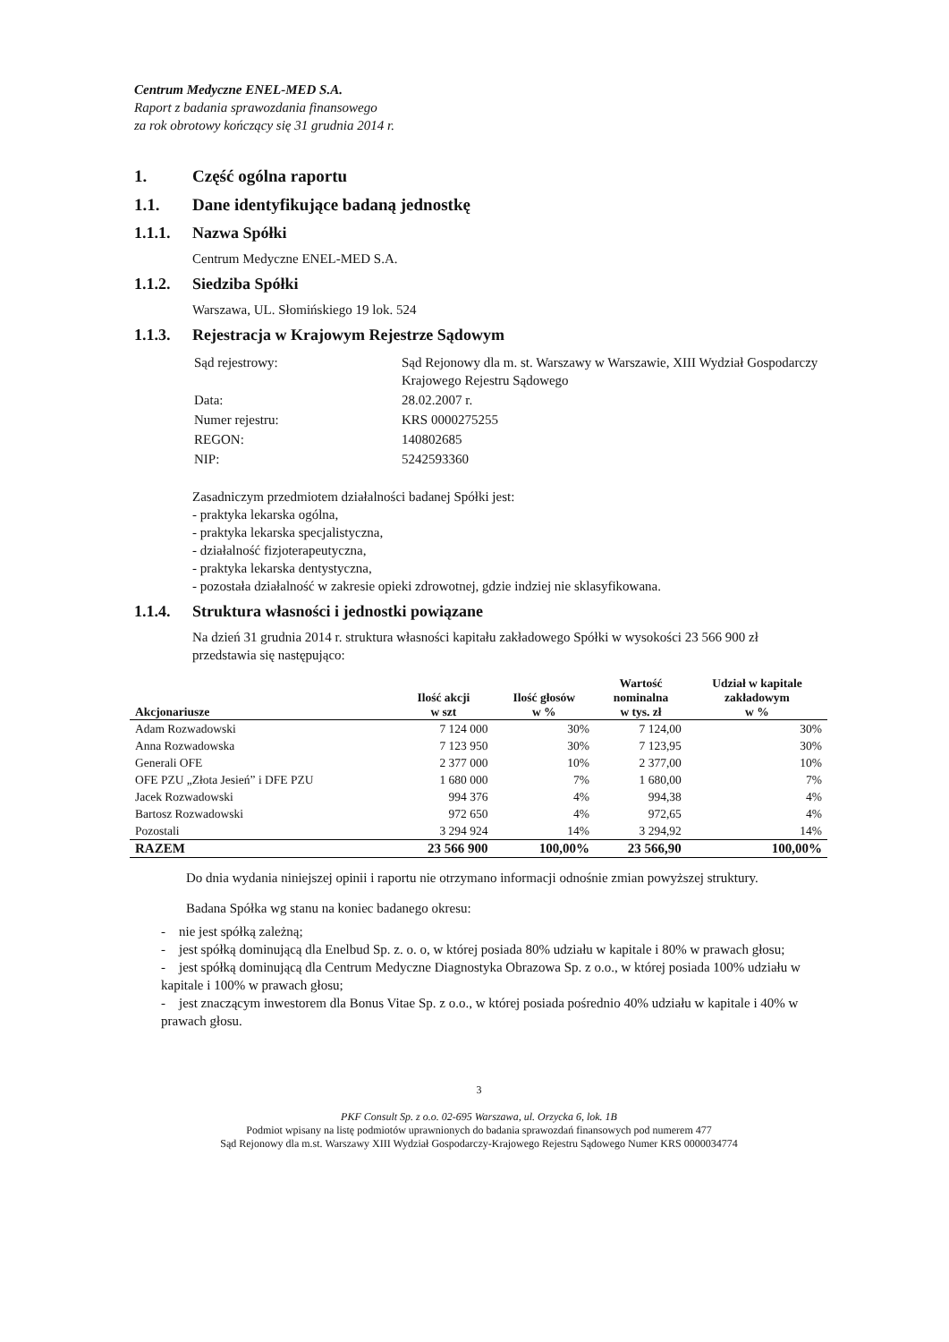Centrum Medyczne ENEL-MED S.A.
Raport z badania sprawozdania finansowego
za rok obrotowy kończący się 31 grudnia 2014 r.
1. Część ogólna raportu
1.1. Dane identyfikujące badaną jednostkę
1.1.1. Nazwa Spółki
Centrum Medyczne ENEL-MED S.A.
1.1.2. Siedziba Spółki
Warszawa, UL. Słomińskiego 19 lok. 524
1.1.3. Rejestracja w Krajowym Rejestrze Sądowym
| Sąd rejestrowy: | Sąd Rejonowy dla m. st. Warszawy w Warszawie, XIII Wydział Gospodarczy Krajowego Rejestru Sądowego |
| Data: | 28.02.2007 r. |
| Numer rejestru: | KRS 0000275255 |
| REGON: | 140802685 |
| NIP: | 5242593360 |
Zasadniczym przedmiotem działalności badanej Spółki jest:
- praktyka lekarska ogólna,
- praktyka lekarska specjalistyczna,
- działalność fizjoterapeutyczna,
- praktyka lekarska dentystyczna,
- pozostała działalność w zakresie opieki zdrowotnej, gdzie indziej nie sklasyfikowana.
1.1.4. Struktura własności i jednostki powiązane
Na dzień 31 grudnia 2014 r. struktura własności kapitału zakładowego Spółki w wysokości 23 566 900 zł przedstawia się następująco:
| Akcjonariusze | Ilość akcji w szt | Ilość głosów w % | Wartość nominalna w tys. zł | Udział w kapitale zakładowym w % |
| --- | --- | --- | --- | --- |
| Adam Rozwadowski | 7 124 000 | 30% | 7 124,00 | 30% |
| Anna Rozwadowska | 7 123 950 | 30% | 7 123,95 | 30% |
| Generali OFE | 2 377 000 | 10% | 2 377,00 | 10% |
| OFE PZU „Złota Jesień” i DFE PZU | 1 680 000 | 7% | 1 680,00 | 7% |
| Jacek Rozwadowski | 994 376 | 4% | 994,38 | 4% |
| Bartosz Rozwadowski | 972 650 | 4% | 972,65 | 4% |
| Pozostali | 3 294 924 | 14% | 3 294,92 | 14% |
| RAZEM | 23 566 900 | 100,00% | 23 566,90 | 100,00% |
Do dnia wydania niniejszej opinii i raportu nie otrzymano informacji odnośnie zmian powyższej struktury.
Badana Spółka wg stanu na koniec badanego okresu:
- nie jest spółką zależną;
- jest spółką dominującą dla Enelbud Sp. z. o. o, w której posiada 80% udziału w kapitale i 80% w prawach głosu;
- jest spółką dominującą dla Centrum Medyczne Diagnostyka Obrazowa Sp. z o.o., w której posiada 100% udziału w kapitale i 100% w prawach głosu;
- jest znaczącym inwestorem dla Bonus Vitae Sp. z o.o., w której posiada pośrednio 40% udziału w kapitale i 40% w prawach głosu.
3
PKF Consult Sp. z o.o. 02-695 Warszawa, ul. Orzycka 6, lok. 1B
Podmiot wpisany na listę podmiotów uprawnionych do badania sprawozdań finansowych pod numerem 477
Sąd Rejonowy dla m.st. Warszawy XIII Wydział Gospodarczy-Krajowego Rejestru Sądowego Numer KRS 0000034774